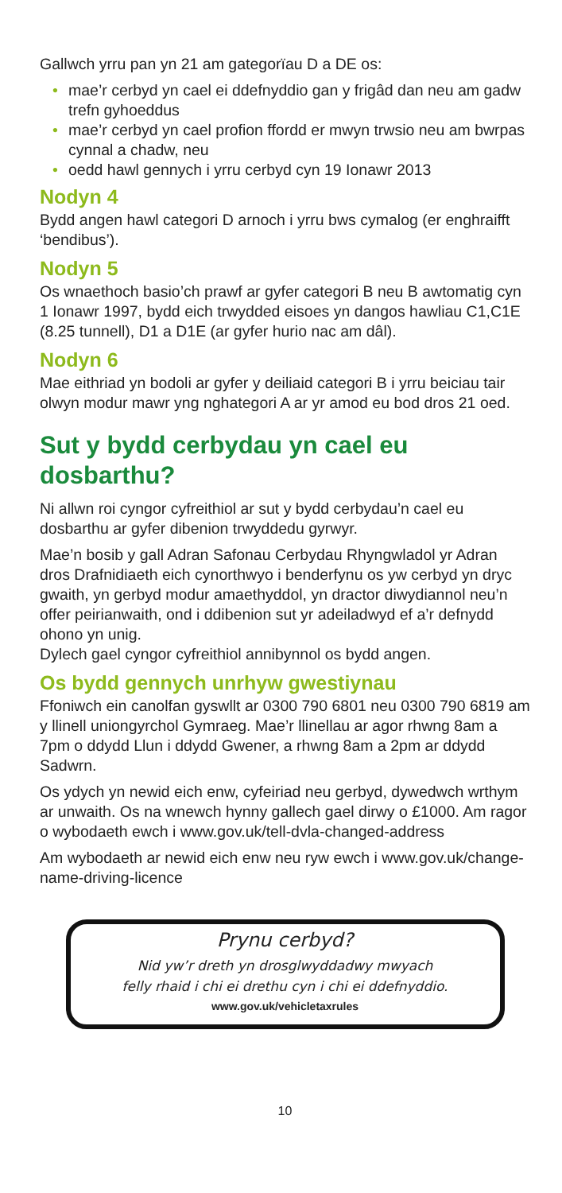Gallwch yrru pan yn 21 am gategorïau D a DE os:
• mae’r cerbyd yn cael ei ddefnyddio gan y frigâd dan neu am gadw trefn gyhoeddus
• mae’r cerbyd yn cael profion ffordd er mwyn trwsio neu am bwrpas cynnal a chadw, neu
• oedd hawl gennych i yrru cerbyd cyn 19 Ionawr 2013
Nodyn 4
Bydd angen hawl categori D arnoch i yrru bws cymalog (er enghraifft ‘bendibus’).
Nodyn 5
Os wnaethoch basio’ch prawf ar gyfer categori B neu B awtomatig cyn 1 Ionawr 1997, bydd eich trwydded eisoes yn dangos hawliau C1,C1E (8.25 tunnell), D1 a D1E (ar gyfer hurio nac am dâl).
Nodyn 6
Mae eithriad yn bodoli ar gyfer y deiliaid categori B i yrru beiciau tair olwyn modur mawr yng nghategori A ar yr amod eu bod dros 21 oed.
Sut y bydd cerbydau yn cael eu dosbarthu?
Ni allwn roi cyngor cyfreithiol ar sut y bydd cerbydau’n cael eu dosbarthu ar gyfer dibenion trwyddedu gyrwyr.
Mae’n bosib y gall Adran Safonau Cerbydau Rhyngwladol yr Adran dros Drafnidiaeth eich cynorthwyo i benderfynu os yw cerbyd yn dryc gwaith, yn gerbyd modur amaethyddol, yn dractor diwydiannol neu’n offer peirianwaith, ond i ddibenion sut yr adeiladwyd ef a’r defnydd ohono yn unig.
Dylech gael cyngor cyfreithiol annibynnol os bydd angen.
Os bydd gennych unrhyw gwestiynau
Ffoniwch ein canolfan gyswllt ar 0300 790 6801 neu 0300 790 6819 am y llinell uniongyrchol Gymraeg. Mae’r llinellau ar agor rhwng 8am a 7pm o ddydd Llun i ddydd Gwener, a rhwng 8am a 2pm ar ddydd Sadwrn.
Os ydych yn newid eich enw, cyfeiriad neu gerbyd, dywedwch wrthym ar unwaith. Os na wnewch hynny gallech gael dirwy o £1000. Am ragor o wybodaeth ewch i www.gov.uk/tell-dvla-changed-address
Am wybodaeth ar newid eich enw neu ryw ewch i www.gov.uk/change-name-driving-licence
Prynu cerbyd?
Nid yw’r dreth yn drosglwyddadwy mwyach
felly rhaid i chi ei drethu cyn i chi ei ddefnyddio.
www.gov.uk/vehicletaxrules
10